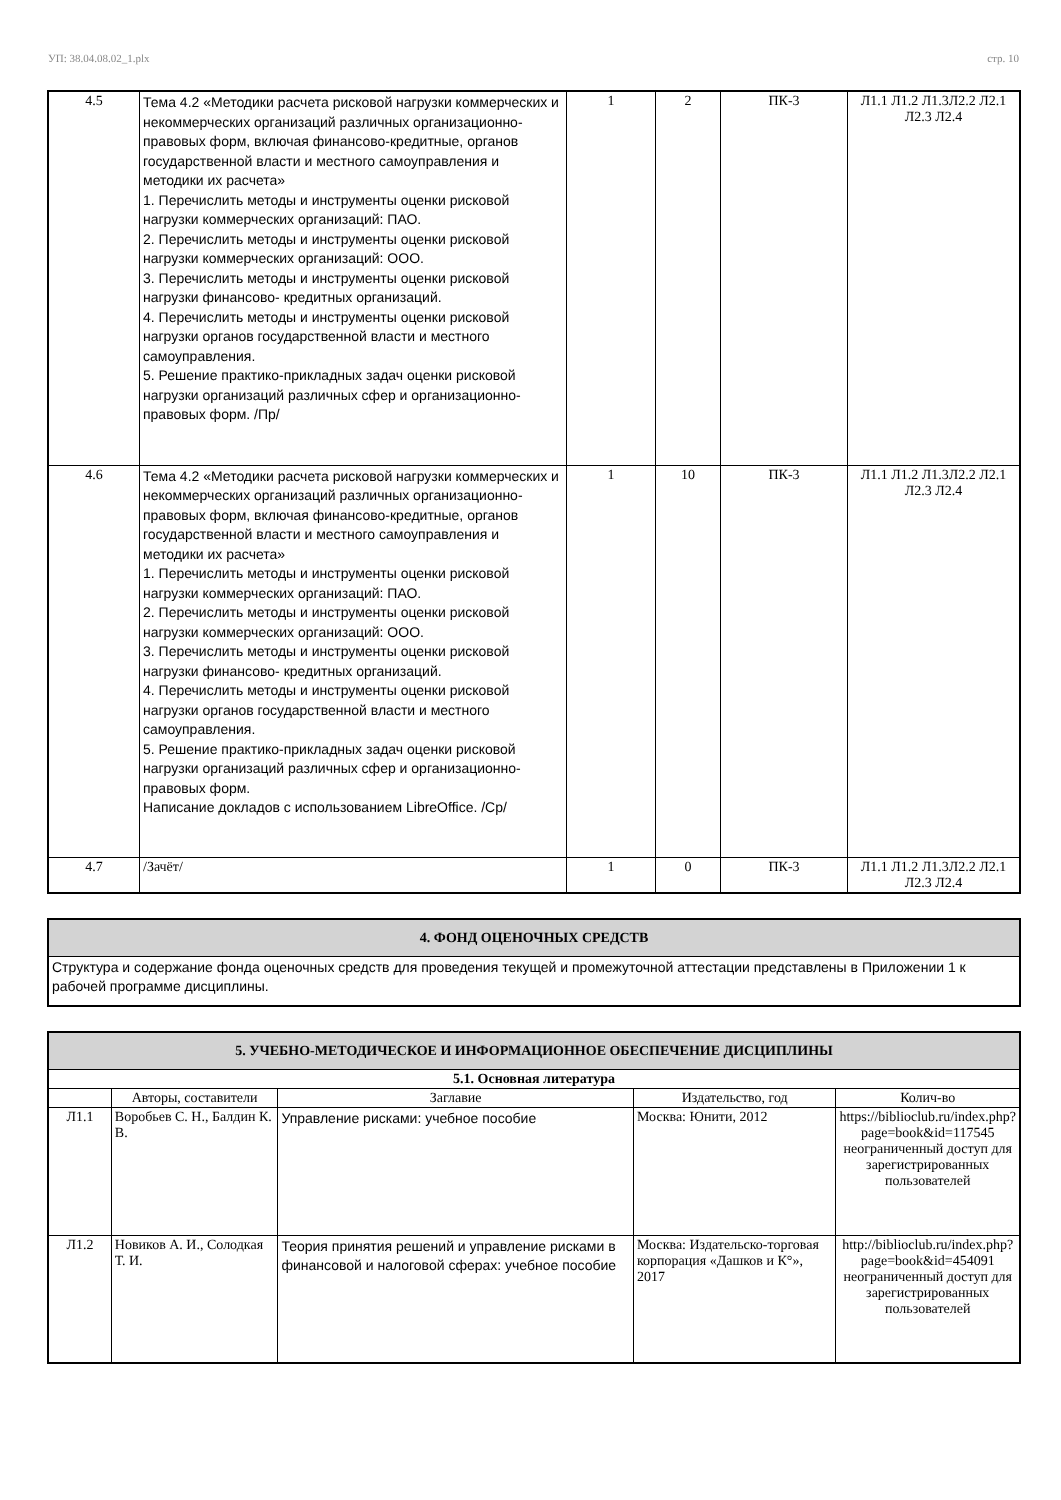УП: 38.04.08.02_1.plx стр. 10
| 4.5 | Тема 4.2 «Методики расчета рисковой нагрузки коммерческих и некоммерческих организаций различных организационно-правовых форм, включая финансово-кредитные, органов государственной власти и местного самоуправления и методики их расчета» 1. Перечислить методы и инструменты оценки рисковой нагрузки коммерческих организаций: ПАО. 2. Перечислить методы и инструменты оценки рисковой нагрузки коммерческих организаций: ООО. 3. Перечислить методы и инструменты оценки рисковой нагрузки финансово- кредитных организаций. 4. Перечислить методы и инструменты оценки рисковой нагрузки органов государственной власти и местного самоуправления. 5. Решение практико-прикладных задач оценки рисковой нагрузки организаций различных сфер и организационно-правовых форм. /Пр/ | 1 | 2 | ПК-3 | Л1.1 Л1.2 Л1.3Л2.2 Л2.1 Л2.3 Л2.4 |
| 4.6 | Тема 4.2 «Методики расчета рисковой нагрузки коммерческих и некоммерческих организаций различных организационно-правовых форм, включая финансово-кредитные, органов государственной власти и местного самоуправления и методики их расчета» 1. Перечислить методы и инструменты оценки рисковой нагрузки коммерческих организаций: ПАО. 2. Перечислить методы и инструменты оценки рисковой нагрузки коммерческих организаций: ООО. 3. Перечислить методы и инструменты оценки рисковой нагрузки финансово- кредитных организаций. 4. Перечислить методы и инструменты оценки рисковой нагрузки органов государственной власти и местного самоуправления. 5. Решение практико-прикладных задач оценки рисковой нагрузки организаций различных сфер и организационно-правовых форм. Написание докладов с использованием LibreOffice. /Ср/ | 1 | 10 | ПК-3 | Л1.1 Л1.2 Л1.3Л2.2 Л2.1 Л2.3 Л2.4 |
| 4.7 | /Зачёт/ | 1 | 0 | ПК-3 | Л1.1 Л1.2 Л1.3Л2.2 Л2.1 Л2.3 Л2.4 |
| 4. ФОНД ОЦЕНОЧНЫХ СРЕДСТВ |
| Структура и содержание фонда оценочных средств для проведения текущей и промежуточной аттестации представлены в Приложении 1 к рабочей программе дисциплины. |
| 5. УЧЕБНО-МЕТОДИЧЕСКОЕ И ИНФОРМАЦИОННОЕ ОБЕСПЕЧЕНИЕ ДИСЦИПЛИНЫ | | | | |
| 5.1. Основная литература | | | | |
| | Авторы, составители | Заглавие | Издательство, год | Колич-во |
| Л1.1 | Воробьев С. Н., Балдин К. В. | Управление рисками: учебное пособие | Москва: Юнити, 2012 | https://biblioclub.ru/index.php?page=book&id=117545 неограниченный доступ для зарегистрированных пользователей |
| Л1.2 | Новиков А. И., Солодкая Т. И. | Теория принятия решений и управление рисками в финансовой и налоговой сферах: учебное пособие | Москва: Издательско-торговая корпорация «Дашков и К°», 2017 | http://biblioclub.ru/index.php?page=book&id=454091 неограниченный доступ для зарегистрированных пользователей |